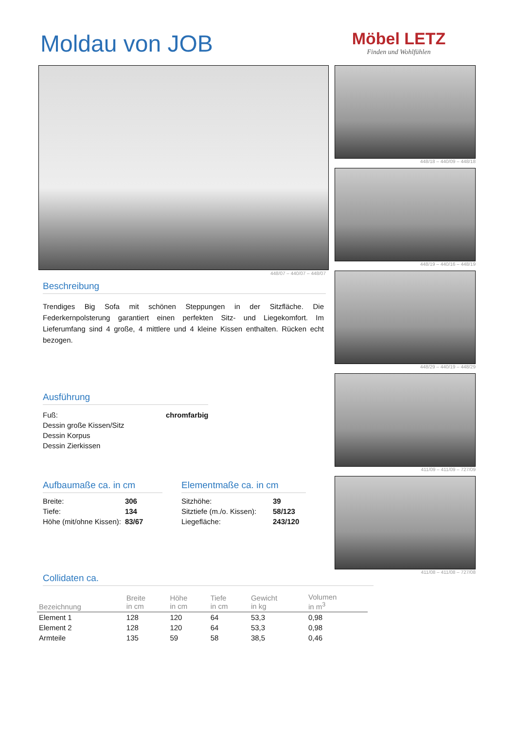Moldau von JOB
Möbel LETZ
Finden und Wohlfühlen
448/18 – 440/09 – 448/18
448/19 – 440/16 – 448/19
448/29 – 440/19 – 448/29
411/09 – 411/09 – 727/09
411/08 – 411/08 – 727/08
448/07 – 440/07 – 448/07
Beschreibung
Trendiges Big Sofa mit schönen Steppungen in der Sitzfläche. Die Federkernpolsterung garantiert einen perfekten Sitz- und Liegekomfort. Im Lieferumfang sind 4 große, 4 mittlere und 4 kleine Kissen enthalten. Rücken echt bezogen.
Ausführung
| Fuß: | chromfarbig |
| Dessin große Kissen/Sitz | |
| Dessin Korpus | |
| Dessin Zierkissen | |
Aufbaumaße ca. in cm
| Breite: | 306 |
| Tiefe: | 134 |
| Höhe (mit/ohne Kissen): | 83/67 |
Elementmaße ca. in cm
| Sitzhöhe: | 39 |
| Sitztiefe (m./o. Kissen): | 58/123 |
| Liegefläche: | 243/120 |
Collidaten ca.
| Bezeichnung | Breite in cm | Höhe in cm | Tiefe in cm | Gewicht in kg | Volumen in m<sup>3</sup> |
| --- | --- | --- | --- | --- | --- |
| Element 1 | 128 | 120 | 64 | 53,3 | 0,98 |
| Element 2 | 128 | 120 | 64 | 53,3 | 0,98 |
| Armteile | 135 | 59 | 58 | 38,5 | 0,46 |